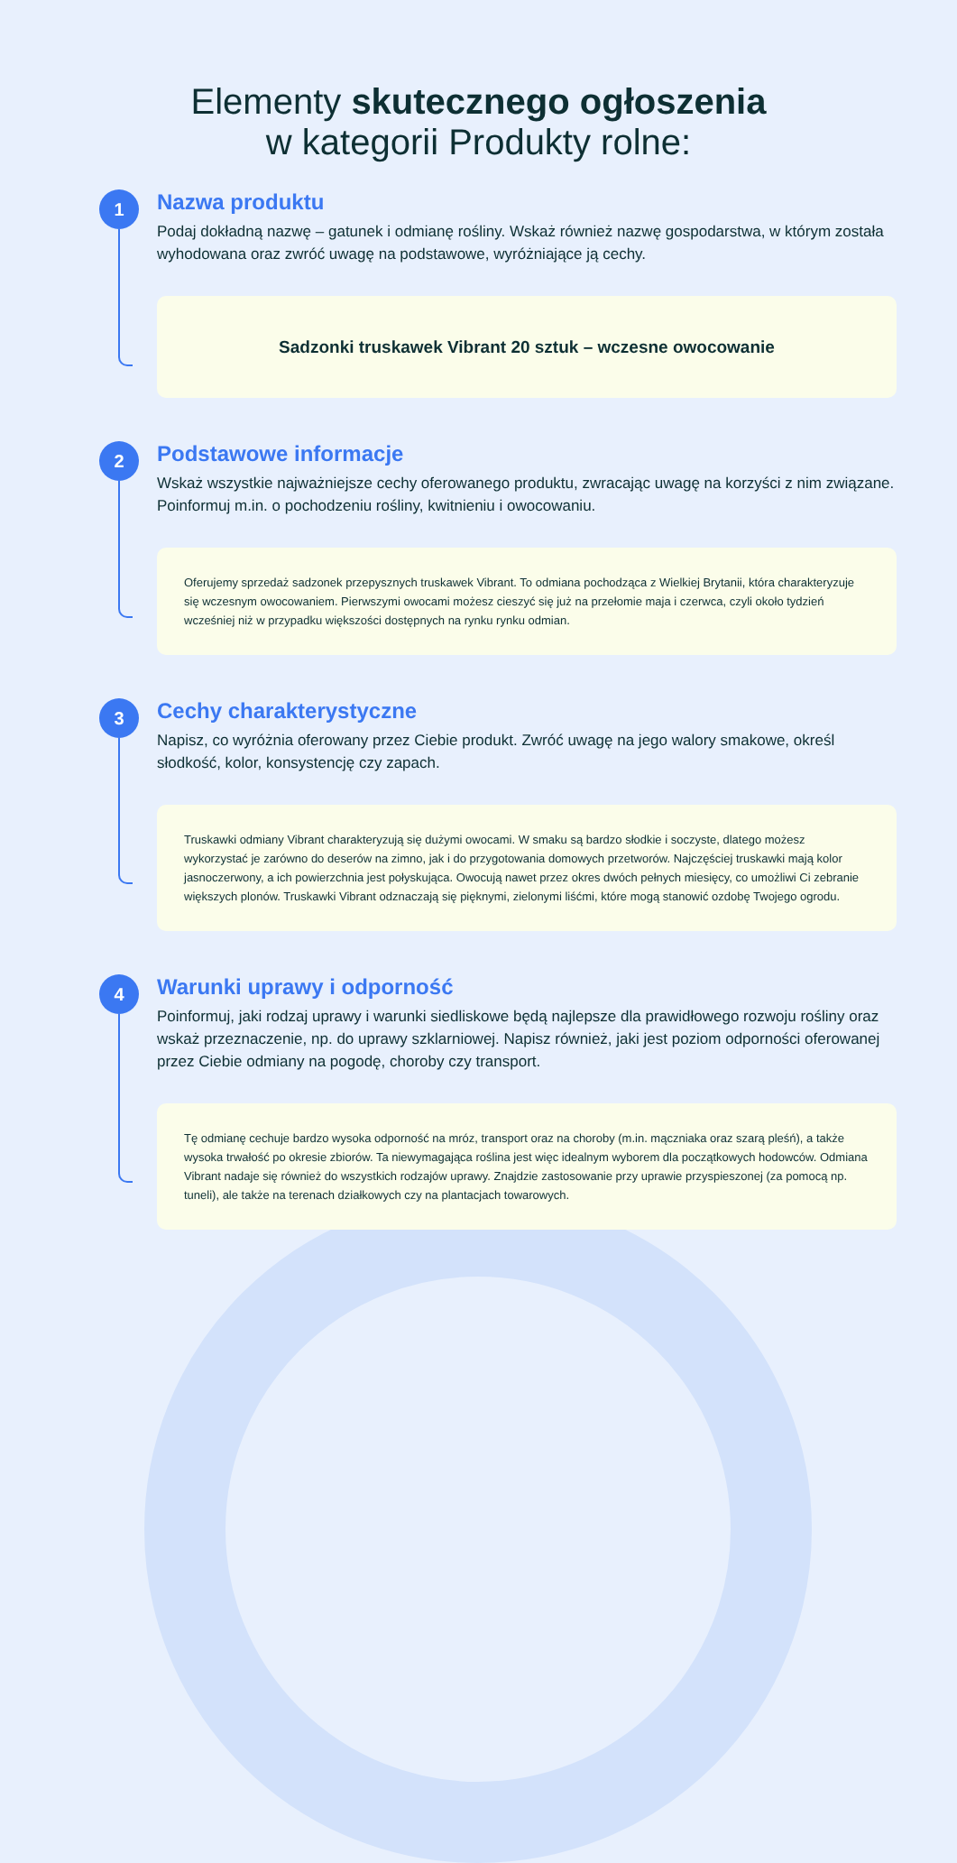Elementy skutecznego ogłoszenia
w kategorii Produkty rolne:
1
Nazwa produktu
Podaj dokładną nazwę – gatunek i odmianę rośliny. Wskaż również nazwę gospodarstwa, w którym została wyhodowana oraz zwróć uwagę na podstawowe, wyróżniające ją cechy.
Sadzonki truskawek Vibrant 20 sztuk – wczesne owocowanie
2
Podstawowe informacje
Wskaż wszystkie najważniejsze cechy oferowanego produktu, zwracając uwagę na korzyści z nim związane. Poinformuj m.in. o pochodzeniu rośliny, kwitnieniu i owocowaniu.
Oferujemy sprzedaż sadzonek przepysznych truskawek Vibrant. To odmiana pochodząca z Wielkiej Brytanii, która charakteryzuje się wczesnym owocowaniem. Pierwszymi owocami możesz cieszyć się już na przełomie maja i czerwca, czyli około tydzień wcześniej niż w przypadku większości dostępnych na rynku rynku odmian.
3
Cechy charakterystyczne
Napisz, co wyróżnia oferowany przez Ciebie produkt. Zwróć uwagę na jego walory smakowe, określ słodkość, kolor, konsystencję czy zapach.
Truskawki odmiany Vibrant charakteryzują się dużymi owocami. W smaku są bardzo słodkie i soczyste, dlatego możesz wykorzystać je zarówno do deserów na zimno, jak i do przygotowania domowych przetworów. Najczęściej truskawki mają kolor jasnoczerwony, a ich powierzchnia jest połyskująca. Owocują nawet przez okres dwóch pełnych miesięcy, co umożliwi Ci zebranie większych plonów. Truskawki Vibrant odznaczają się pięknymi, zielonymi liśćmi, które mogą stanowić ozdobę Twojego ogrodu.
4
Warunki uprawy i odporność
Poinformuj, jaki rodzaj uprawy i warunki siedliskowe będą najlepsze dla prawidłowego rozwoju rośliny oraz wskaż przeznaczenie, np. do uprawy szklarniowej. Napisz również, jaki jest poziom odporności oferowanej przez Ciebie odmiany na pogodę, choroby czy transport.
Tę odmianę cechuje bardzo wysoka odporność na mróz, transport oraz na choroby (m.in. mączniaka oraz szarą pleśń), a także wysoka trwałość po okresie zbiorów. Ta niewymagająca roślina jest więc idealnym wyborem dla początkowych hodowców. Odmiana Vibrant nadaje się również do wszystkich rodzajów uprawy. Znajdzie zastosowanie przy uprawie przyspieszonej (za pomocą np. tuneli), ale także na terenach działkowych czy na plantacjach towarowych.